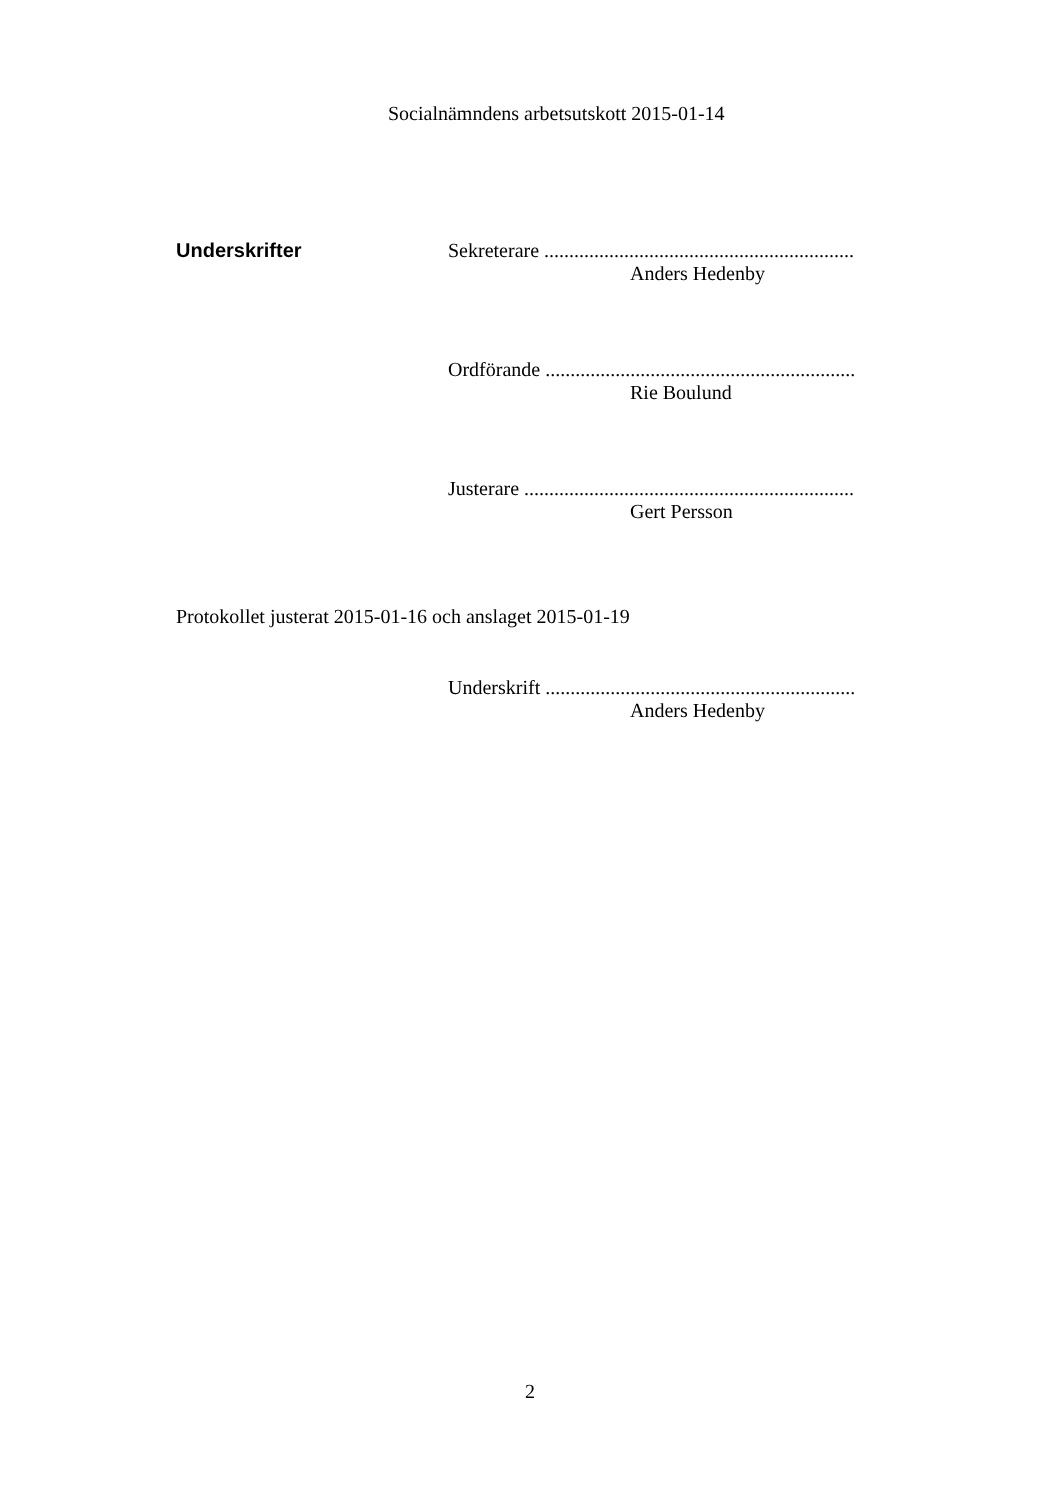Socialnämndens arbetsutskott 2015-01-14
Underskrifter Sekreterare ..............................................................
Anders Hedenby
Ordförande ..............................................................
Rie Boulund
Justerare ..................................................................
Gert Persson
Protokollet justerat 2015-01-16 och anslaget 2015-01-19
Underskrift ..............................................................
Anders Hedenby
2